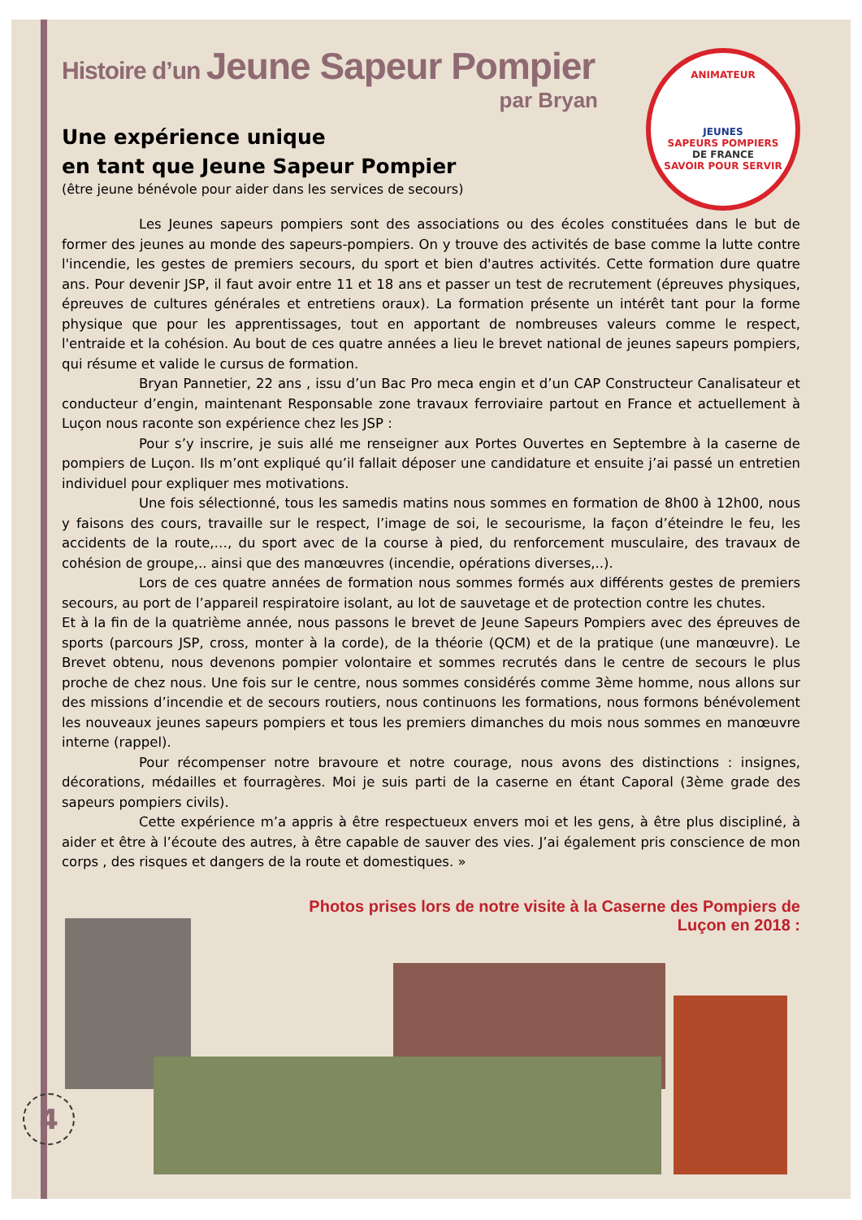ANIMATEUR
JEUNES
SAPEURS POMPIERS
DE FRANCE
SAVOIR POUR SERVIR
Histoire d’un Jeune Sapeur Pompier
par Bryan
Une expérience unique
en tant que Jeune Sapeur Pompier
(être jeune bénévole pour aider dans les services de secours)
Les Jeunes sapeurs pompiers sont des associations ou des écoles constituées dans le but de former des jeunes au monde des sapeurs-pompiers. On y trouve des activités de base comme la lutte contre l'incendie, les gestes de premiers secours, du sport et bien d'autres activités. Cette formation dure quatre ans. Pour devenir JSP, il faut avoir entre 11 et 18 ans et passer un test de recrutement (épreuves physiques, épreuves de cultures générales et entretiens oraux). La formation présente un intérêt tant pour la forme physique que pour les apprentissages, tout en apportant de nombreuses valeurs comme le respect, l'entraide et la cohésion. Au bout de ces quatre années a lieu le brevet national de jeunes sapeurs pompiers, qui résume et valide le cursus de formation.
Bryan Pannetier, 22 ans , issu d’un Bac Pro meca engin et d’un CAP Constructeur Canalisateur et conducteur d’engin, maintenant Responsable zone travaux ferroviaire partout en France et actuellement à Luçon nous raconte son expérience chez les JSP :
Pour s’y inscrire, je suis allé me renseigner aux Portes Ouvertes en Septembre à la caserne de pompiers de Luçon. Ils m’ont expliqué qu’il fallait déposer une candidature et ensuite j’ai passé un entretien individuel pour expliquer mes motivations.
Une fois sélectionné, tous les samedis matins nous sommes en formation de 8h00 à 12h00, nous y faisons des cours, travaille sur le respect, l’image de soi, le secourisme, la façon d’éteindre le feu, les accidents de la route,…, du sport avec de la course à pied, du renforcement musculaire, des travaux de cohésion de groupe,.. ainsi que des manœuvres (incendie, opérations diverses,..).
Lors de ces quatre années de formation nous sommes formés aux différents gestes de premiers secours, au port de l’appareil respiratoire isolant, au lot de sauvetage et de protection contre les chutes.
Et à la fin de la quatrième année, nous passons le brevet de Jeune Sapeurs Pompiers avec des épreuves de sports (parcours JSP, cross, monter à la corde), de la théorie (QCM) et de la pratique (une manœuvre). Le Brevet obtenu, nous devenons pompier volontaire et sommes recrutés dans le centre de secours le plus proche de chez nous. Une fois sur le centre, nous sommes considérés comme 3ème homme, nous allons sur des missions d’incendie et de secours routiers, nous continuons les formations, nous formons bénévolement les nouveaux jeunes sapeurs pompiers et tous les premiers dimanches du mois nous sommes en manœuvre interne (rappel).
Pour récompenser notre bravoure et notre courage, nous avons des distinctions : insignes, décorations, médailles et fourragères. Moi je suis parti de la caserne en étant Caporal (3ème grade des sapeurs pompiers civils).
Cette expérience m’a appris à être respectueux envers moi et les gens, à être plus discipliné, à aider et être à l’écoute des autres, à être capable de sauver des vies. J’ai également pris conscience de mon corps , des risques et dangers de la route et domestiques. »
Photos prises lors de notre visite à la Caserne des Pompiers de Luçon en 2018 :
4